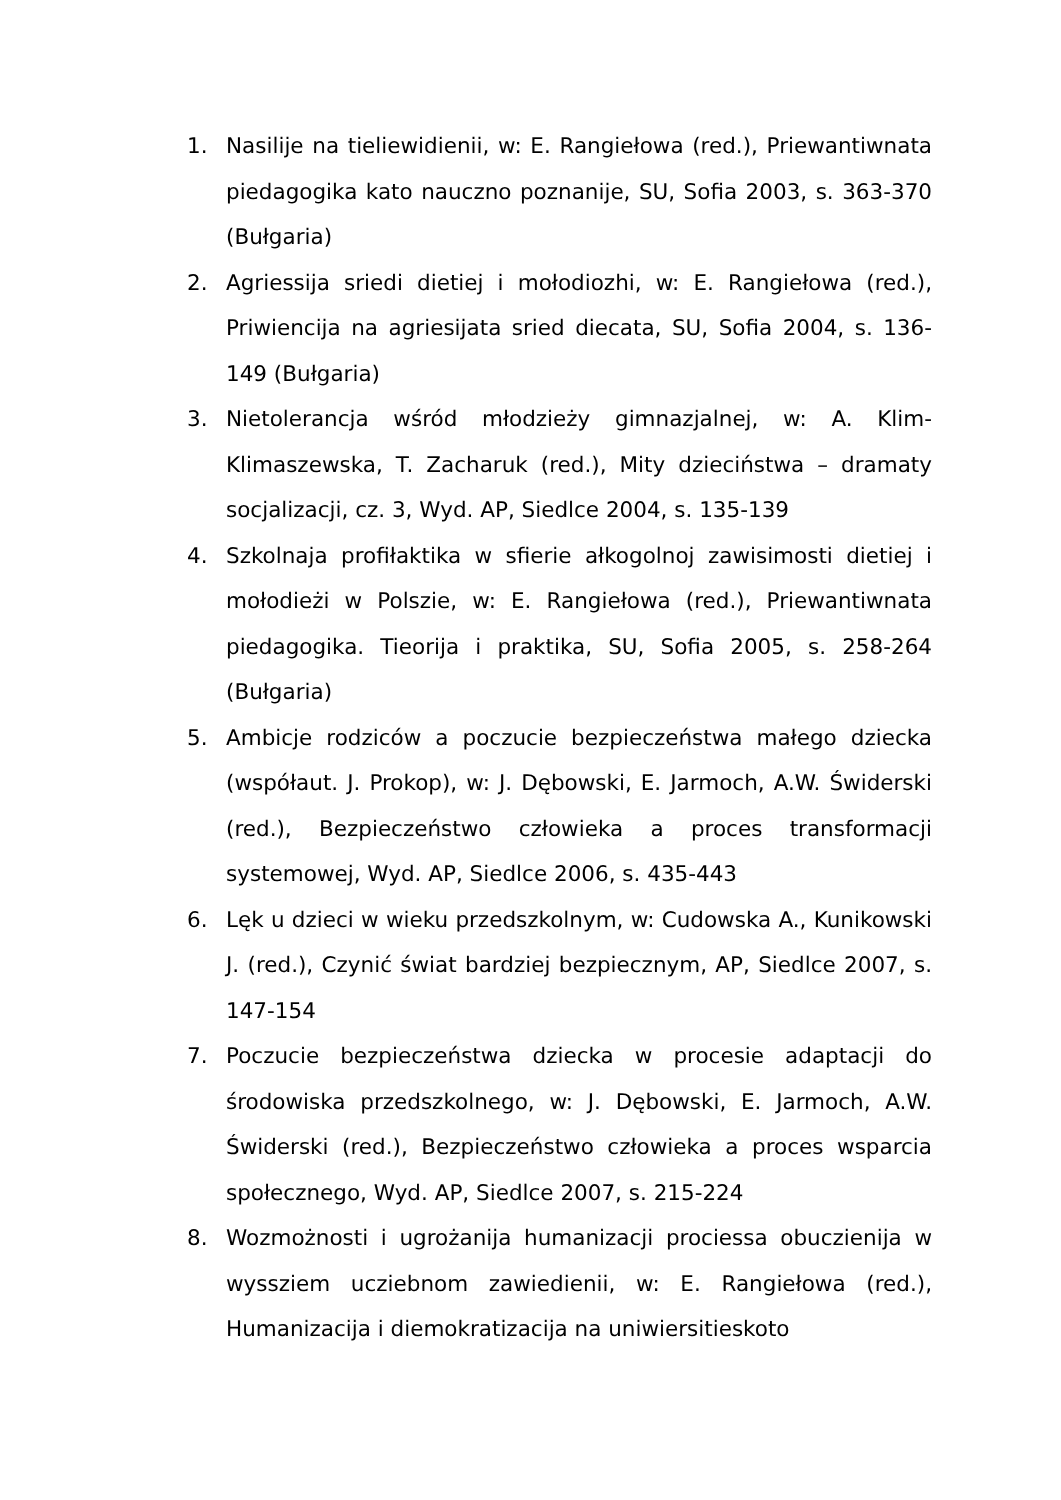1. Nasilije na tieliewidienii, w: E. Rangiełowa (red.), Priewantiwnata piedagogika kato nauczno poznanije, SU, Sofia 2003, s. 363-370 (Bułgaria)
2. Agriessija sriedi dietiej i mołodiozhi, w: E. Rangiełowa (red.), Priwiencija na agriesijata sried diecata, SU, Sofia 2004, s. 136-149 (Bułgaria)
3. Nietolerancja wśród młodzieży gimnazjalnej, w: A. Klim-Klimaszewska, T. Zacharuk (red.), Mity dzieciństwa – dramaty socjalizacji, cz. 3, Wyd. AP, Siedlce 2004, s. 135-139
4. Szkolnaja profiłaktika w sfierie ałkogolnoj zawisimosti dietiej i mołodieżi w Polszie, w: E. Rangiełowa (red.), Priewantiwnata piedagogika. Tieorija i praktika, SU, Sofia 2005, s. 258-264 (Bułgaria)
5. Ambicje rodziców a poczucie bezpieczeństwa małego dziecka (współaut. J. Prokop), w: J. Dębowski, E. Jarmoch, A.W. Świderski (red.), Bezpieczeństwo człowieka a proces transformacji systemowej, Wyd. AP, Siedlce 2006, s. 435-443
6. Lęk u dzieci w wieku przedszkolnym, w: Cudowska A., Kunikowski J. (red.), Czynić świat bardziej bezpiecznym, AP, Siedlce 2007, s. 147-154
7. Poczucie bezpieczeństwa dziecka w procesie adaptacji do środowiska przedszkolnego, w: J. Dębowski, E. Jarmoch, A.W. Świderski (red.), Bezpieczeństwo człowieka a proces wsparcia społecznego, Wyd. AP, Siedlce 2007, s. 215-224
8. Wozmożnosti i ugrożanija humanizacji prociessa obuczienija w wyssziem ucziebnom zawiedienii, w: E. Rangiełowa (red.), Humanizacija i diemokratizacija na uniwiersitieskoto